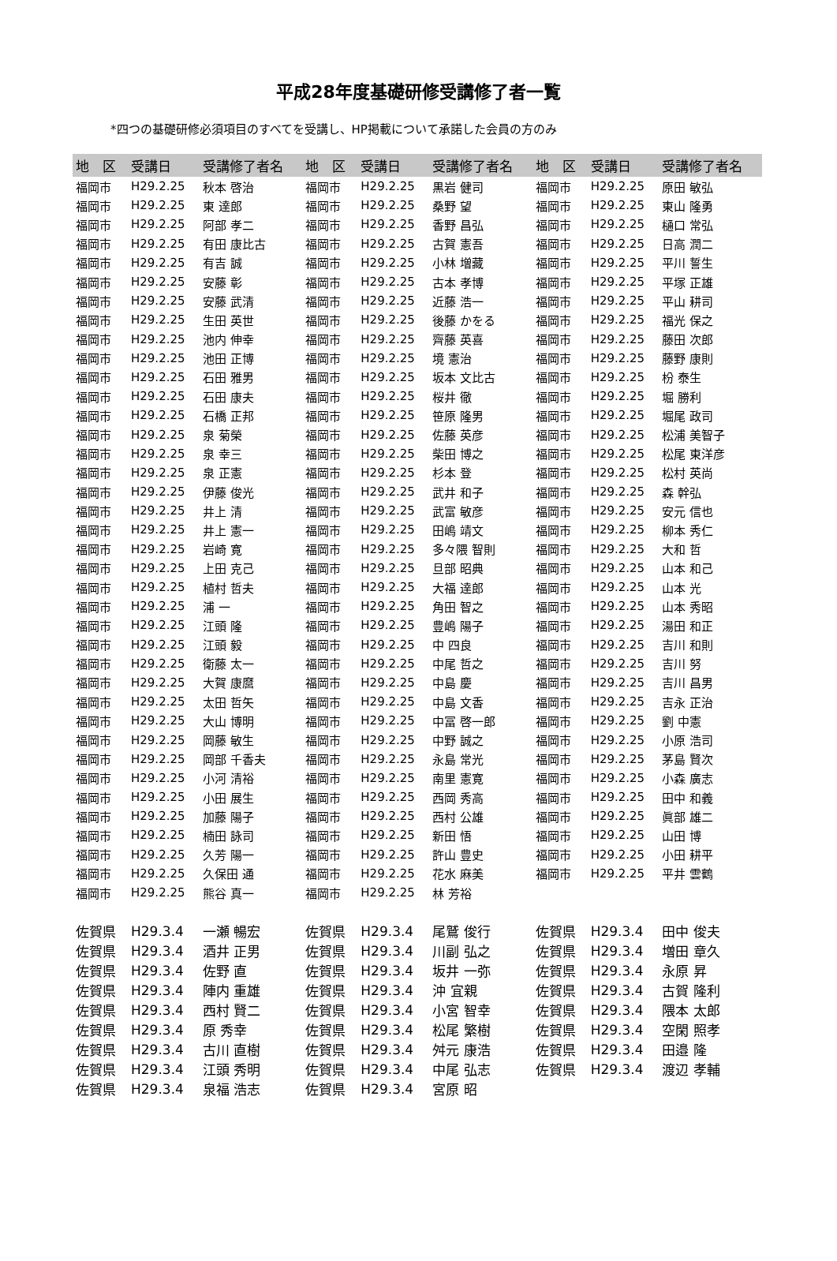平成28年度基礎研修受講修了者一覧
*四つの基礎研修必須項目のすべてを受講し、HP掲載について承諾した会員の方のみ
| 地 区 | 受講日 | 受講修了者名 | 地 区 | 受講日 | 受講修了者名 | 地 区 | 受講日 | 受講修了者名 |
| --- | --- | --- | --- | --- | --- | --- | --- | --- |
| 福岡市 | H29.2.25 | 秋本 啓治 | 福岡市 | H29.2.25 | 黒岩 健司 | 福岡市 | H29.2.25 | 原田 敏弘 |
| 福岡市 | H29.2.25 | 東 達郎 | 福岡市 | H29.2.25 | 桑野 望 | 福岡市 | H29.2.25 | 東山 隆勇 |
| 福岡市 | H29.2.25 | 阿部 孝二 | 福岡市 | H29.2.25 | 香野 昌弘 | 福岡市 | H29.2.25 | 樋口 常弘 |
| 福岡市 | H29.2.25 | 有田 康比古 | 福岡市 | H29.2.25 | 古賀 憲吾 | 福岡市 | H29.2.25 | 日高 潤二 |
| 福岡市 | H29.2.25 | 有吉 誠 | 福岡市 | H29.2.25 | 小林 増藏 | 福岡市 | H29.2.25 | 平川 誓生 |
| 福岡市 | H29.2.25 | 安藤 彰 | 福岡市 | H29.2.25 | 古本 孝博 | 福岡市 | H29.2.25 | 平塚 正雄 |
| 福岡市 | H29.2.25 | 安藤 武清 | 福岡市 | H29.2.25 | 近藤 浩一 | 福岡市 | H29.2.25 | 平山 耕司 |
| 福岡市 | H29.2.25 | 生田 英世 | 福岡市 | H29.2.25 | 後藤 かをる | 福岡市 | H29.2.25 | 福光 保之 |
| 福岡市 | H29.2.25 | 池内 伸幸 | 福岡市 | H29.2.25 | 齊藤 英喜 | 福岡市 | H29.2.25 | 藤田 次郎 |
| 福岡市 | H29.2.25 | 池田 正博 | 福岡市 | H29.2.25 | 境 憲治 | 福岡市 | H29.2.25 | 藤野 康則 |
| 福岡市 | H29.2.25 | 石田 雅男 | 福岡市 | H29.2.25 | 坂本 文比古 | 福岡市 | H29.2.25 | 枌 泰生 |
| 福岡市 | H29.2.25 | 石田 康夫 | 福岡市 | H29.2.25 | 桜井 徹 | 福岡市 | H29.2.25 | 堀 勝利 |
| 福岡市 | H29.2.25 | 石橋 正邦 | 福岡市 | H29.2.25 | 笹原 隆男 | 福岡市 | H29.2.25 | 堀尾 政司 |
| 福岡市 | H29.2.25 | 泉 菊榮 | 福岡市 | H29.2.25 | 佐藤 英彦 | 福岡市 | H29.2.25 | 松浦 美智子 |
| 福岡市 | H29.2.25 | 泉 幸三 | 福岡市 | H29.2.25 | 柴田 博之 | 福岡市 | H29.2.25 | 松尾 東洋彦 |
| 福岡市 | H29.2.25 | 泉 正憲 | 福岡市 | H29.2.25 | 杉本 登 | 福岡市 | H29.2.25 | 松村 英尚 |
| 福岡市 | H29.2.25 | 伊藤 俊光 | 福岡市 | H29.2.25 | 武井 和子 | 福岡市 | H29.2.25 | 森 幹弘 |
| 福岡市 | H29.2.25 | 井上 清 | 福岡市 | H29.2.25 | 武富 敏彦 | 福岡市 | H29.2.25 | 安元 信也 |
| 福岡市 | H29.2.25 | 井上 憲一 | 福岡市 | H29.2.25 | 田嶋 靖文 | 福岡市 | H29.2.25 | 柳本 秀仁 |
| 福岡市 | H29.2.25 | 岩崎 寛 | 福岡市 | H29.2.25 | 多々隈 智則 | 福岡市 | H29.2.25 | 大和 哲 |
| 福岡市 | H29.2.25 | 上田 克己 | 福岡市 | H29.2.25 | 旦部 昭典 | 福岡市 | H29.2.25 | 山本 和己 |
| 福岡市 | H29.2.25 | 植村 哲夫 | 福岡市 | H29.2.25 | 大福 達郎 | 福岡市 | H29.2.25 | 山本 光 |
| 福岡市 | H29.2.25 | 浦 一 | 福岡市 | H29.2.25 | 角田 智之 | 福岡市 | H29.2.25 | 山本 秀昭 |
| 福岡市 | H29.2.25 | 江頭 隆 | 福岡市 | H29.2.25 | 豊嶋 陽子 | 福岡市 | H29.2.25 | 湯田 和正 |
| 福岡市 | H29.2.25 | 江頭 毅 | 福岡市 | H29.2.25 | 中 四良 | 福岡市 | H29.2.25 | 吉川 和則 |
| 福岡市 | H29.2.25 | 衛藤 太一 | 福岡市 | H29.2.25 | 中尾 哲之 | 福岡市 | H29.2.25 | 吉川 努 |
| 福岡市 | H29.2.25 | 大賀 康麿 | 福岡市 | H29.2.25 | 中島 慶 | 福岡市 | H29.2.25 | 吉川 昌男 |
| 福岡市 | H29.2.25 | 太田 哲矢 | 福岡市 | H29.2.25 | 中島 文香 | 福岡市 | H29.2.25 | 吉永 正治 |
| 福岡市 | H29.2.25 | 大山 博明 | 福岡市 | H29.2.25 | 中冨 啓一郎 | 福岡市 | H29.2.25 | 劉 中憲 |
| 福岡市 | H29.2.25 | 岡藤 敏生 | 福岡市 | H29.2.25 | 中野 誠之 | 福岡市 | H29.2.25 | 小原 浩司 |
| 福岡市 | H29.2.25 | 岡部 千香夫 | 福岡市 | H29.2.25 | 永島 常光 | 福岡市 | H29.2.25 | 茅島 賢次 |
| 福岡市 | H29.2.25 | 小河 清裕 | 福岡市 | H29.2.25 | 南里 憲寛 | 福岡市 | H29.2.25 | 小森 廣志 |
| 福岡市 | H29.2.25 | 小田 展生 | 福岡市 | H29.2.25 | 西岡 秀高 | 福岡市 | H29.2.25 | 田中 和義 |
| 福岡市 | H29.2.25 | 加藤 陽子 | 福岡市 | H29.2.25 | 西村 公雄 | 福岡市 | H29.2.25 | 眞部 雄二 |
| 福岡市 | H29.2.25 | 楠田 詠司 | 福岡市 | H29.2.25 | 新田 悟 | 福岡市 | H29.2.25 | 山田 博 |
| 福岡市 | H29.2.25 | 久芳 陽一 | 福岡市 | H29.2.25 | 許山 豊史 | 福岡市 | H29.2.25 | 小田 耕平 |
| 福岡市 | H29.2.25 | 久保田 通 | 福岡市 | H29.2.25 | 花水 麻美 | 福岡市 | H29.2.25 | 平井 雲鶴 |
| 福岡市 | H29.2.25 | 熊谷 真一 | 福岡市 | H29.2.25 | 林 芳裕 | | | |
| 佐賀県 | H29.3.4 | 一瀬 暢宏 | 佐賀県 | H29.3.4 | 尾鷲 俊行 | 佐賀県 | H29.3.4 | 田中 俊夫 |
| 佐賀県 | H29.3.4 | 酒井 正男 | 佐賀県 | H29.3.4 | 川副 弘之 | 佐賀県 | H29.3.4 | 増田 章久 |
| 佐賀県 | H29.3.4 | 佐野 直 | 佐賀県 | H29.3.4 | 坂井 一弥 | 佐賀県 | H29.3.4 | 永原 昇 |
| 佐賀県 | H29.3.4 | 陣内 重雄 | 佐賀県 | H29.3.4 | 沖 宜親 | 佐賀県 | H29.3.4 | 古賀 隆利 |
| 佐賀県 | H29.3.4 | 西村 賢二 | 佐賀県 | H29.3.4 | 小宮 智幸 | 佐賀県 | H29.3.4 | 隈本 太郎 |
| 佐賀県 | H29.3.4 | 原 秀幸 | 佐賀県 | H29.3.4 | 松尾 繁樹 | 佐賀県 | H29.3.4 | 空閑 照孝 |
| 佐賀県 | H29.3.4 | 古川 直樹 | 佐賀県 | H29.3.4 | 舛元 康浩 | 佐賀県 | H29.3.4 | 田邉 隆 |
| 佐賀県 | H29.3.4 | 江頭 秀明 | 佐賀県 | H29.3.4 | 中尾 弘志 | 佐賀県 | H29.3.4 | 渡辺 孝輔 |
| 佐賀県 | H29.3.4 | 泉福 浩志 | 佐賀県 | H29.3.4 | 宮原 昭 | | | |